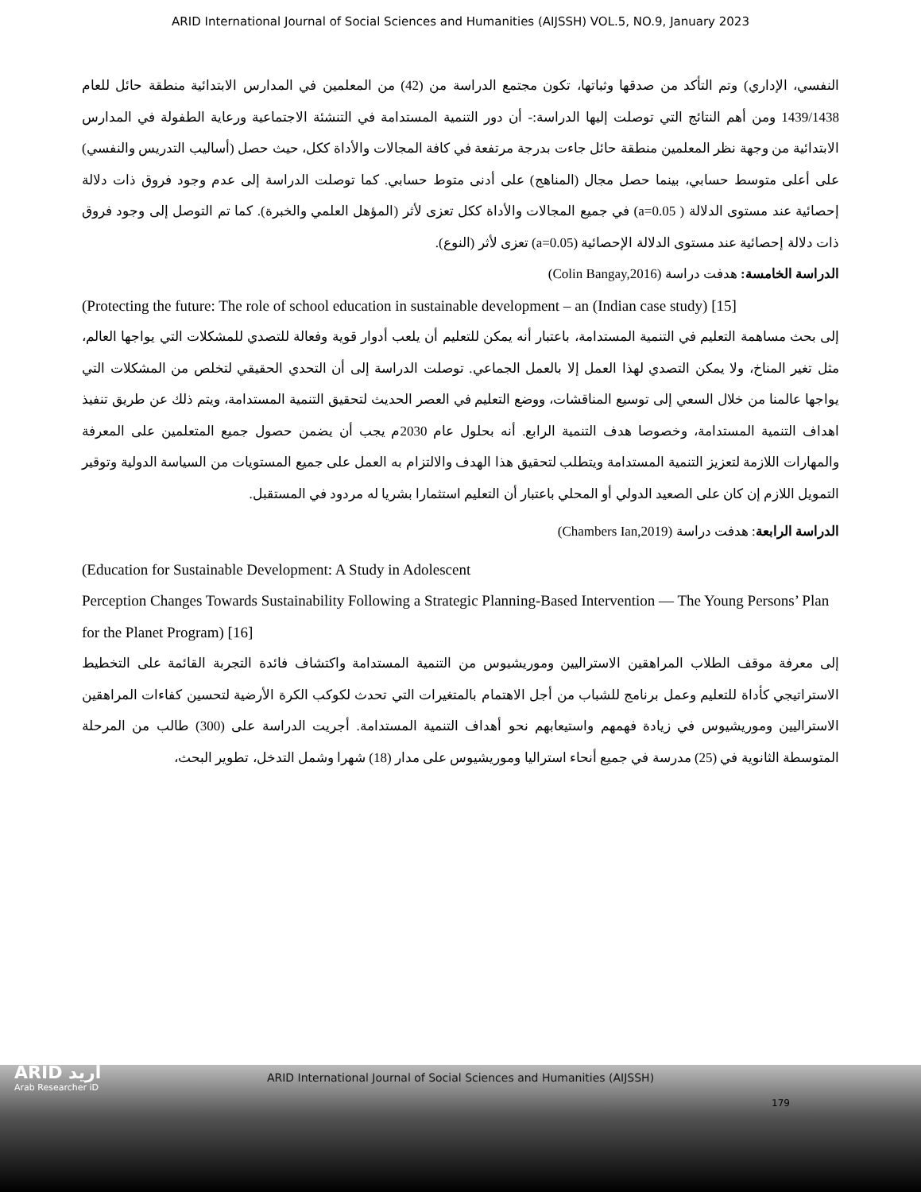ARID International Journal of Social Sciences and Humanities (AIJSSH) VOL.5, NO.9, January 2023
النفسي، الإداري) وتم التأكد من صدقها وثباتها، تكون مجتمع الدراسة من (42) من المعلمين في المدارس الابتدائية منطقة حائل للعام 1439/1438 ومن أهم النتائج التي توصلت إليها الدراسة:- أن دور التنمية المستدامة في التنشئة الاجتماعية ورعاية الطفولة في المدارس الابتدائية من وجهة نظر المعلمين منطقة حائل جاءت بدرجة مرتفعة في كافة المجالات والأداة ككل، حيث حصل (أساليب التدريس والنفسي) على أعلى متوسط حسابي، بينما حصل مجال (المناهج) على أدنى متوط حسابي. كما توصلت الدراسة إلى عدم وجود فروق ذات دلالة إحصائية عند مستوى الدلالة ( a=0.05) في جميع المجالات والأداة ككل تعزى لأثر (المؤهل العلمي والخبرة). كما تم التوصل إلى وجود فروق ذات دلالة إحصائية عند مستوى الدلالة الإحصائية (a=0.05) تعزى لأثر (النوع).
الدراسة الخامسة: هدفت دراسة (Colin Bangay,2016)
(Protecting the future: The role of school education in sustainable development – an (Indian case study) [15]
إلى بحث مساهمة التعليم في التنمية المستدامة، باعتبار أنه يمكن للتعليم أن يلعب أدوار قوية وفعالة للتصدي للمشكلات التي يواجها العالم، مثل تغير المناخ، ولا يمكن التصدي لهذا العمل إلا بالعمل الجماعي. توصلت الدراسة إلى أن التحدي الحقيقي لتخلص من المشكلات التي يواجها عالمنا من خلال السعي إلى توسيع المناقشات، ووضع التعليم في العصر الحديث لتحقيق التنمية المستدامة، ويتم ذلك عن طريق تنفيذ اهداف التنمية المستدامة، وخصوصا هدف التنمية الرابع. أنه بحلول عام 2030م يجب أن يضمن حصول جميع المتعلمين على المعرفة والمهارات اللازمة لتعزيز التنمية المستدامة ويتطلب لتحقيق هذا الهدف والالتزام به العمل على جميع المستويات من السياسة الدولية وتوقير التمويل اللازم إن كان على الصعيد الدولي أو المحلي باعتبار أن التعليم استثمارا بشريا له مردود في المستقبل.
الدراسة الرابعة: هدفت دراسة (Chambers Ian,2019)
(Education for Sustainable Development: A Study in Adolescent
Perception Changes Towards Sustainability Following a Strategic Planning-Based Intervention — The Young Persons’ Plan for the Planet Program) [16]
إلى معرفة موقف الطلاب المراهقين الاستراليين وموريشيوس من التنمية المستدامة واكتشاف فائدة التجربة القائمة على التخطيط الاستراتيجي كأداة للتعليم وعمل برنامج للشباب من أجل الاهتمام بالمتغيرات التي تحدث لكوكب الكرة الأرضية لتحسين كفاءات المراهقين الاستراليين وموريشيوس في زيادة فهمهم واستيعابهم نحو أهداف التنمية المستدامة. أجريت الدراسة على (300) طالب من المرحلة المتوسطة الثانوية في (25) مدرسة في جميع أنحاء استراليا وموريشيوس على مدار (18) شهرا وشمل التدخل، تطوير البحث،
ARID أريد
Arab Researcher iD
ARID International Journal of Social Sciences and Humanities (AIJSSH)
179